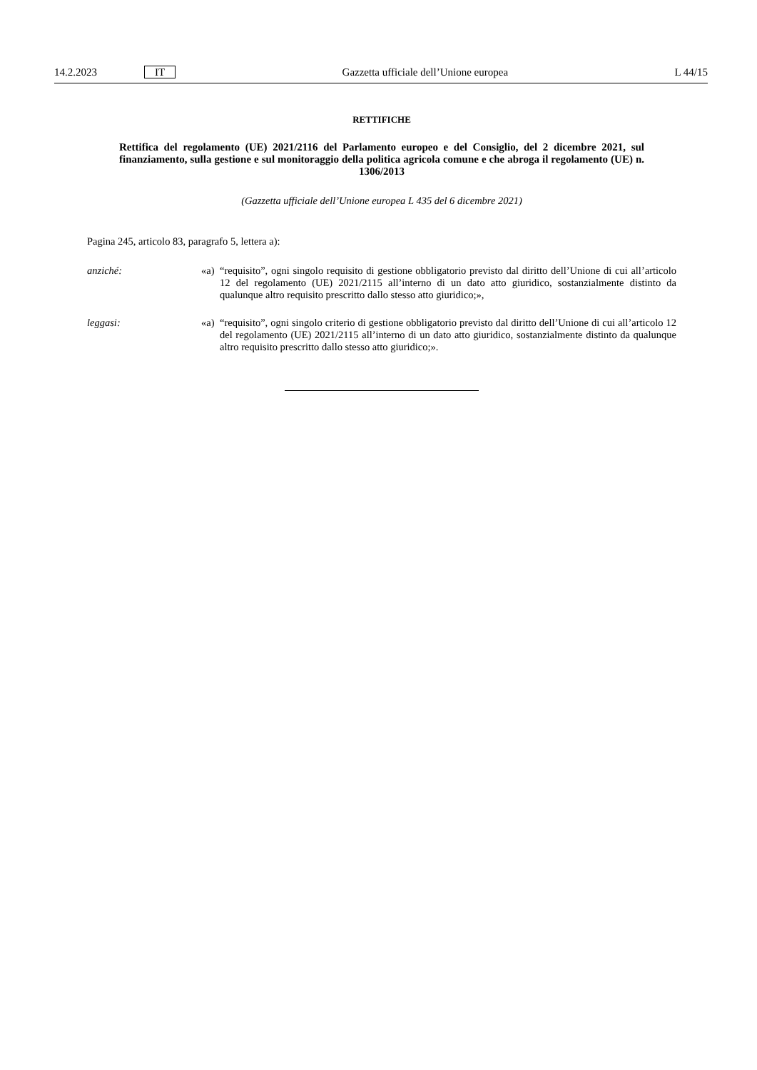14.2.2023 IT Gazzetta ufficiale dell’Unione europea L 44/15
RETTIFICHE
Rettifica del regolamento (UE) 2021/2116 del Parlamento europeo e del Consiglio, del 2 dicembre 2021, sul finanziamento, sulla gestione e sul monitoraggio della politica agricola comune e che abroga il regolamento (UE) n. 1306/2013
(Gazzetta ufficiale dell’Unione europea L 435 del 6 dicembre 2021)
Pagina 245, articolo 83, paragrafo 5, lettera a):
anziché: «a)
“requisito”, ogni singolo requisito di gestione obbligatorio previsto dal diritto dell’Unione di cui all’articolo 12 del regolamento (UE) 2021/2115 all’interno di un dato atto giuridico, sostanzialmente distinto da qualunque altro requisito prescritto dallo stesso atto giuridico;»,
leggasi: «a)
“requisito”, ogni singolo criterio di gestione obbligatorio previsto dal diritto dell’Unione di cui all’articolo 12 del regolamento (UE) 2021/2115 all’interno di un dato atto giuridico, sostanzialmente distinto da qualunque altro requisito prescritto dallo stesso atto giuridico;».